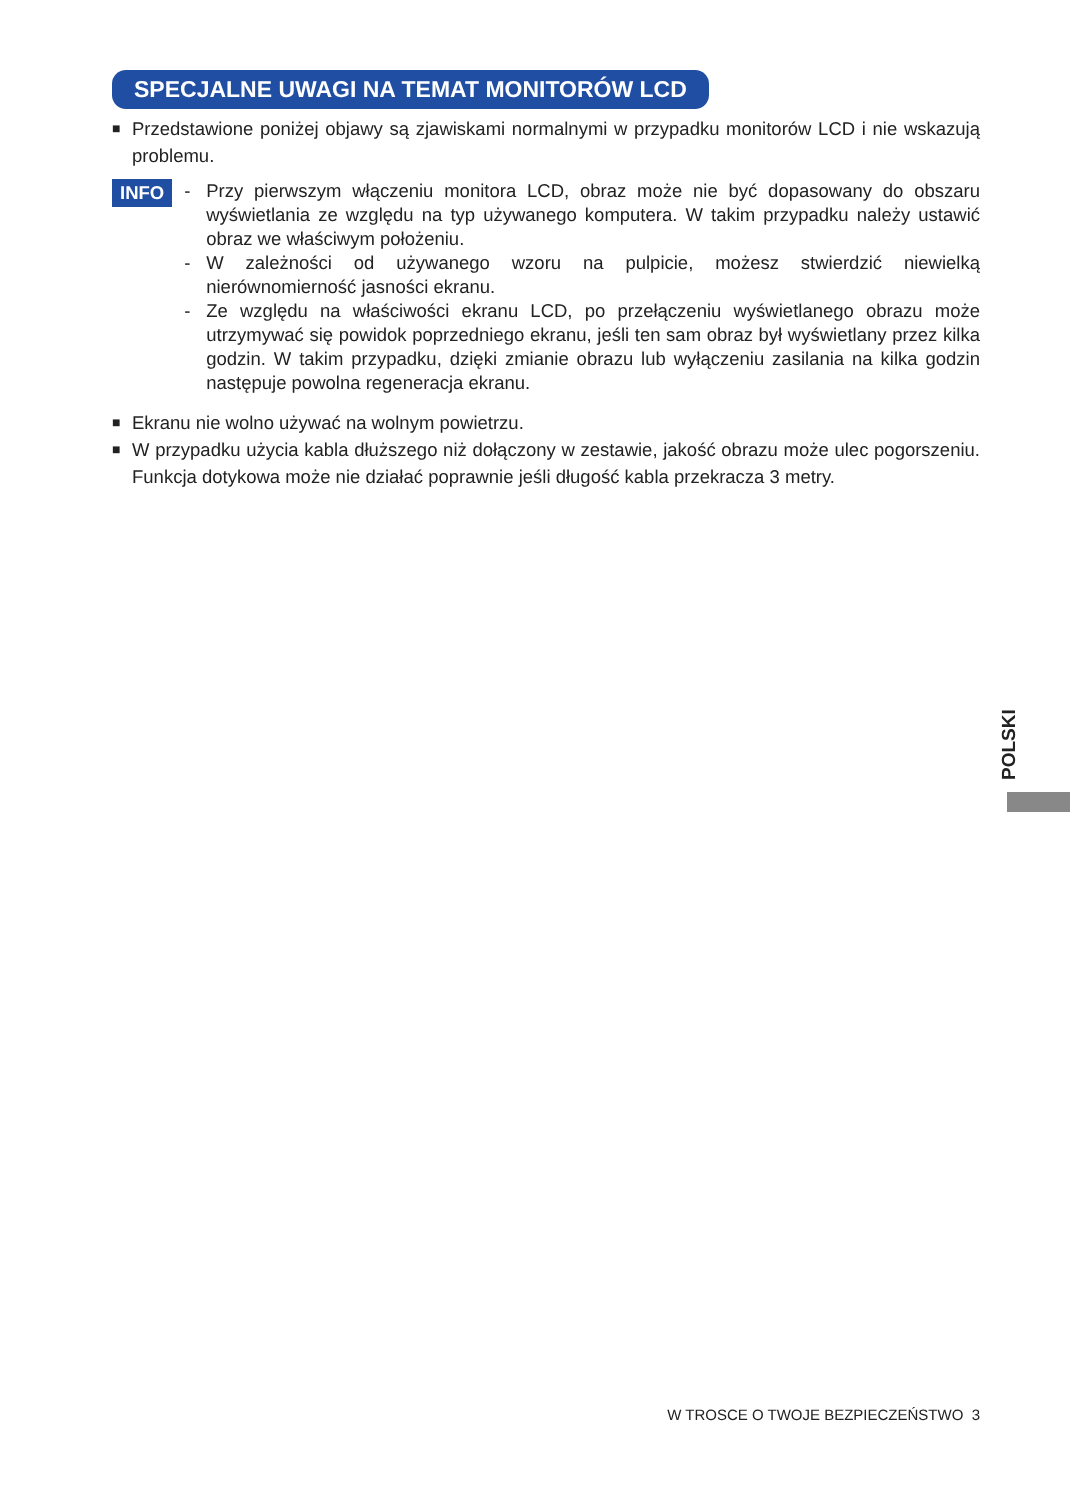SPECJALNE UWAGI NA TEMAT MONITORÓW LCD
■ Przedstawione poniżej objawy są zjawiskami normalnymi w przypadku monitorów LCD i nie wskazują problemu.
INFO
- Przy pierwszym włączeniu monitora LCD, obraz może nie być dopasowany do obszaru wyświetlania ze względu na typ używanego komputera. W takim przypadku należy ustawić obraz we właściwym położeniu.
- W zależności od używanego wzoru na pulpicie, możesz stwierdzić niewielką nierównomierność jasności ekranu.
- Ze względu na właściwości ekranu LCD, po przełączeniu wyświetlanego obrazu może utrzymywać się powidok poprzedniego ekranu, jeśli ten sam obraz był wyświetlany przez kilka godzin. W takim przypadku, dzięki zmianie obrazu lub wyłączeniu zasilania na kilka godzin następuje powolna regeneracja ekranu.
■ Ekranu nie wolno używać na wolnym powietrzu.
■ W przypadku użycia kabla dłuższego niż dołączony w zestawie, jakość obrazu może ulec pogorszeniu. Funkcja dotykowa może nie działać poprawnie jeśli długość kabla przekracza 3 metry.
POLSKI
W TROSCE O TWOJE BEZPIECZEŃSTWO 3